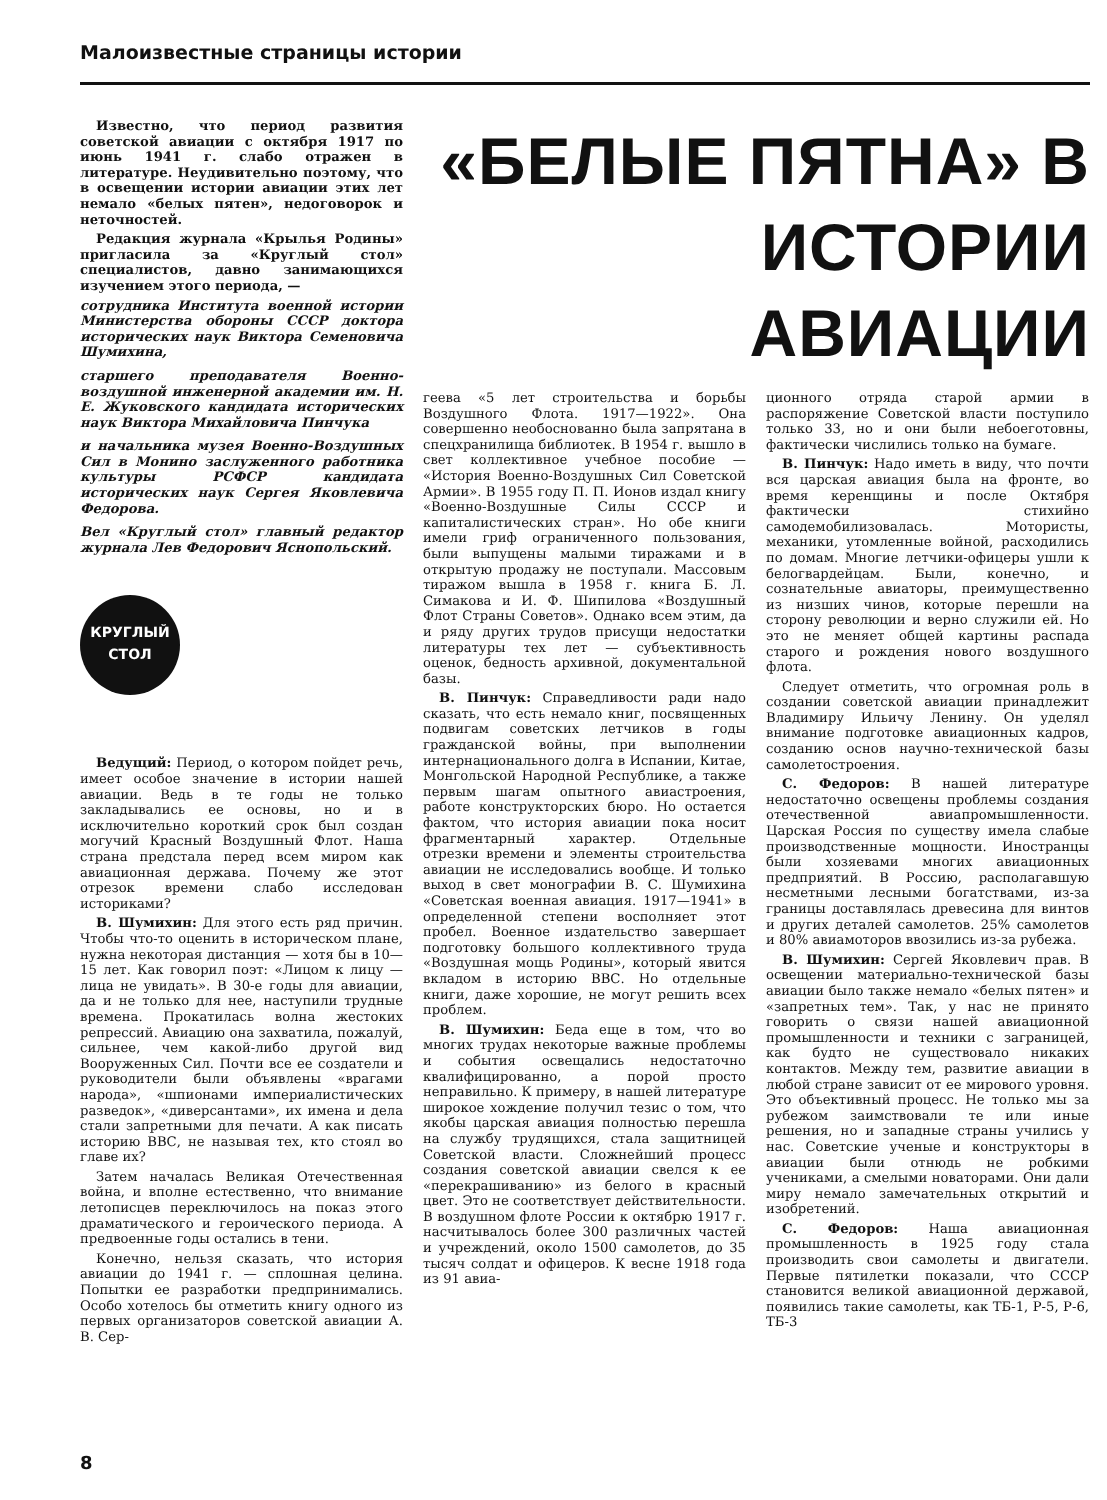Малоизвестные страницы истории
Известно, что период развития советской авиации с октября 1917 по июнь 1941 г. слабо отражен в литературе. Неудивительно поэтому, что в освещении истории авиации этих лет немало «белых пятен», недоговорок и неточностей.
Редакция журнала «Крылья Родины» пригласила за «Круглый стол» специалистов, давно занимающихся изучением этого периода, —
сотрудника Института военной истории Министерства обороны СССР доктора исторических наук Виктора Семеновича Шумихина,
старшего преподавателя Военно-воздушной инженерной академии им. Н. Е. Жуковского кандидата исторических наук Виктора Михайловича Пинчука
и начальника музея Военно-Воздушных Сил в Монино заслуженного работника культуры РСФСР кандидата исторических наук Сергея Яковлевича Федорова.
Вел «Круглый стол» главный редактор журнала Лев Федорович Яснопольский.
КРУГЛЫЙ
СТОЛ
Ведущий: Период, о котором пойдет речь, имеет особое значение в истории нашей авиации. Ведь в те годы не только закладывались ее основы, но и в исключительно короткий срок был создан могучий Красный Воздушный Флот. Наша страна предстала перед всем миром как авиационная держава. Почему же этот отрезок времени слабо исследован историками?
В. Шумихин: Для этого есть ряд причин. Чтобы что-то оценить в историческом плане, нужна некоторая дистанция — хотя бы в 10—15 лет. Как говорил поэт: «Лицом к лицу — лица не увидать». В 30-е годы для авиации, да и не только для нее, наступили трудные времена. Прокатилась волна жестоких репрессий. Авиацию она захватила, пожалуй, сильнее, чем какой-либо другой вид Вооруженных Сил. Почти все ее создатели и руководители были объявлены «врагами народа», «шпионами империалистических разведок», «диверсантами», их имена и дела стали запретными для печати. А как писать историю ВВС, не называя тех, кто стоял во главе их?
Затем началась Великая Отечественная война, и вполне естественно, что внимание летописцев переключилось на показ этого драматического и героического периода. А предвоенные годы остались в тени.
Конечно, нельзя сказать, что история авиации до 1941 г. — сплошная целина. Попытки ее разработки предпринимались. Особо хотелось бы отметить книгу одного из первых организаторов советской авиации А. В. Сер-
«БЕЛЫЕ ПЯТНА» В ИСТОРИИ АВИАЦИИ
геева «5 лет строительства и борьбы Воздушного Флота. 1917—1922». Она совершенно необоснованно была запрятана в спецхранилища библиотек. В 1954 г. вышло в свет коллективное учебное пособие — «История Военно-Воздушных Сил Советской Армии». В 1955 году П. П. Ионов издал книгу «Военно-Воздушные Силы СССР и капиталистических стран». Но обе книги имели гриф ограниченного пользования, были выпущены малыми тиражами и в открытую продажу не поступали. Массовым тиражом вышла в 1958 г. книга Б. Л. Симакова и И. Ф. Шипилова «Воздушный Флот Страны Советов». Однако всем этим, да и ряду других трудов присущи недостатки литературы тех лет — субъективность оценок, бедность архивной, документальной базы.
В. Пинчук: Справедливости ради надо сказать, что есть немало книг, посвященных подвигам советских летчиков в годы гражданской войны, при выполнении интернационального долга в Испании, Китае, Монгольской Народной Республике, а также первым шагам опытного авиастроения, работе конструкторских бюро. Но остается фактом, что история авиации пока носит фрагментарный характер. Отдельные отрезки времени и элементы строительства авиации не исследовались вообще. И только выход в свет монографии В. С. Шумихина «Советская военная авиация. 1917—1941» в определенной степени восполняет этот пробел. Военное издательство завершает подготовку большого коллективного труда «Воздушная мощь Родины», который явится вкладом в историю ВВС. Но отдельные книги, даже хорошие, не могут решить всех проблем.
В. Шумихин: Беда еще в том, что во многих трудах некоторые важные проблемы и события освещались недостаточно квалифицированно, а порой просто неправильно. К примеру, в нашей литературе широкое хождение получил тезис о том, что якобы царская авиация полностью перешла на службу трудящихся, стала защитницей Советской власти. Сложнейший процесс создания советской авиации свелся к ее «перекрашиванию» из белого в красный цвет. Это не соответствует действительности. В воздушном флоте России к октябрю 1917 г. насчитывалось более 300 различных частей и учреждений, около 1500 самолетов, до 35 тысяч солдат и офицеров. К весне 1918 года из 91 авиа-
ционного отряда старой армии в распоряжение Советской власти поступило только 33, но и они были небоеготовны, фактически числились только на бумаге.
В. Пинчук: Надо иметь в виду, что почти вся царская авиация была на фронте, во время керенщины и после Октября фактически стихийно самодемобилизовалась. Мотористы, механики, утомленные войной, расходились по домам. Многие летчики-офицеры ушли к белогвардейцам. Были, конечно, и сознательные авиаторы, преимущественно из низших чинов, которые перешли на сторону революции и верно служили ей. Но это не меняет общей картины распада старого и рождения нового воздушного флота.
Следует отметить, что огромная роль в создании советской авиации принадлежит Владимиру Ильичу Ленину. Он уделял внимание подготовке авиационных кадров, созданию основ научно-технической базы самолетостроения.
С. Федоров: В нашей литературе недостаточно освещены проблемы создания отечественной авиапромышленности. Царская Россия по существу имела слабые производственные мощности. Иностранцы были хозяевами многих авиационных предприятий. В Россию, располагавшую несметными лесными богатствами, из-за границы доставлялась древесина для винтов и других деталей самолетов. 25% самолетов и 80% авиамоторов ввозились из-за рубежа.
В. Шумихин: Сергей Яковлевич прав. В освещении материально-технической базы авиации было также немало «белых пятен» и «запретных тем». Так, у нас не принято говорить о связи нашей авиационной промышленности и техники с заграницей, как будто не существовало никаких контактов. Между тем, развитие авиации в любой стране зависит от ее мирового уровня. Это объективный процесс. Не только мы за рубежом заимствовали те или иные решения, но и западные страны учились у нас. Советские ученые и конструкторы в авиации были отнюдь не робкими учениками, а смелыми новаторами. Они дали миру немало замечательных открытий и изобретений.
С. Федоров: Наша авиационная промышленность в 1925 году стала производить свои самолеты и двигатели. Первые пятилетки показали, что СССР становится великой авиационной державой, появились такие самолеты, как ТБ-1, Р-5, Р-6, ТБ-3
8